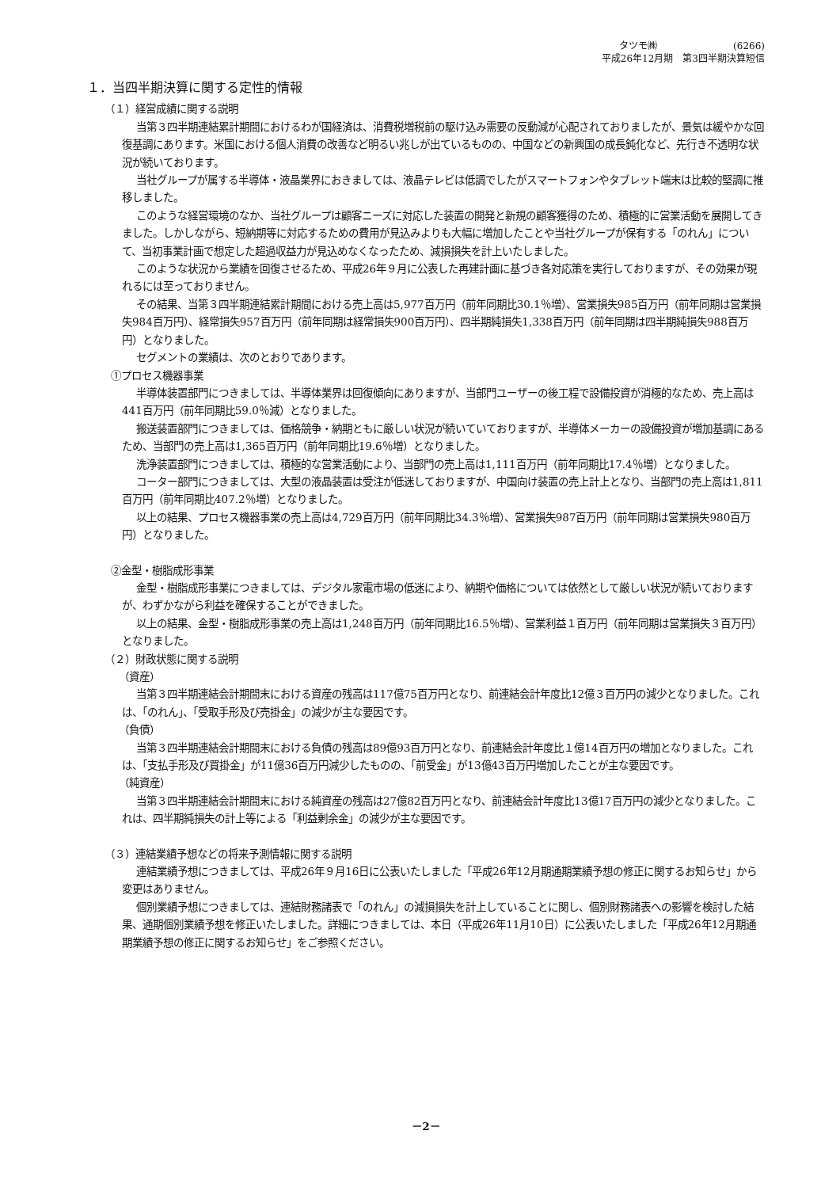タツモ㈱　　　　　　　　(6266)
平成26年12月期　第3四半期決算短信
１．当四半期決算に関する定性的情報
（１）経営成績に関する説明
当第３四半期連結累計期間におけるわが国経済は、消費税増税前の駆け込み需要の反動減が心配されておりましたが、景気は緩やかな回復基調にあります。米国における個人消費の改善など明るい兆しが出ているものの、中国などの新興国の成長鈍化など、先行き不透明な状況が続いております。
当社グループが属する半導体・液晶業界におきましては、液晶テレビは低調でしたがスマートフォンやタブレット端末は比較的堅調に推移しました。
このような経営環境のなか、当社グループは顧客ニーズに対応した装置の開発と新規の顧客獲得のため、積極的に営業活動を展開してきました。しかしながら、短納期等に対応するための費用が見込みよりも大幅に増加したことや当社グループが保有する「のれん」について、当初事業計画で想定した超過収益力が見込めなくなったため、減損損失を計上いたしました。
このような状況から業績を回復させるため、平成26年９月に公表した再建計画に基づき各対応策を実行しておりますが、その効果が現れるには至っておりません。
その結果、当第３四半期連結累計期間における売上高は5,977百万円（前年同期比30.1％増）、営業損失985百万円（前年同期は営業損失984百万円）、経常損失957百万円（前年同期は経常損失900百万円）、四半期純損失1,338百万円（前年同期は四半期純損失988百万円）となりました。
セグメントの業績は、次のとおりであります。
①プロセス機器事業
半導体装置部門につきましては、半導体業界は回復傾向にありますが、当部門ユーザーの後工程で設備投資が消極的なため、売上高は441百万円（前年同期比59.0％減）となりました。
搬送装置部門につきましては、価格競争・納期ともに厳しい状況が続いていておりますが、半導体メーカーの設備投資が増加基調にあるため、当部門の売上高は1,365百万円（前年同期比19.6％増）となりました。
洗浄装置部門につきましては、積極的な営業活動により、当部門の売上高は1,111百万円（前年同期比17.4％増）となりました。
コーター部門につきましては、大型の液晶装置は受注が低迷しておりますが、中国向け装置の売上計上となり、当部門の売上高は1,811百万円（前年同期比407.2％増）となりました。
以上の結果、プロセス機器事業の売上高は4,729百万円（前年同期比34.3％増）、営業損失987百万円（前年同期は営業損失980百万円）となりました。
②金型・樹脂成形事業
金型・樹脂成形事業につきましては、デジタル家電市場の低迷により、納期や価格については依然として厳しい状況が続いておりますが、わずかながら利益を確保することができました。
以上の結果、金型・樹脂成形事業の売上高は1,248百万円（前年同期比16.5％増）、営業利益１百万円（前年同期は営業損失３百万円）となりました。
（２）財政状態に関する説明
（資産）
当第３四半期連結会計期間末における資産の残高は117億75百万円となり、前連結会計年度比12億３百万円の減少となりました。これは、「のれん」、「受取手形及び売掛金」の減少が主な要因です。
（負債）
当第３四半期連結会計期間末における負債の残高は89億93百万円となり、前連結会計年度比１億14百万円の増加となりました。これは、「支払手形及び買掛金」が11億36百万円減少したものの、「前受金」が13億43百万円増加したことが主な要因です。
（純資産）
当第３四半期連結会計期間末における純資産の残高は27億82百万円となり、前連結会計年度比13億17百万円の減少となりました。これは、四半期純損失の計上等による「利益剰余金」の減少が主な要因です。
（３）連結業績予想などの将来予測情報に関する説明
連結業績予想につきましては、平成26年９月16日に公表いたしました「平成26年12月期通期業績予想の修正に関するお知らせ」から変更はありません。
個別業績予想につきましては、連結財務諸表で「のれん」の減損損失を計上していることに関し、個別財務諸表への影響を検討した結果、通期個別業績予想を修正いたしました。詳細につきましては、本日（平成26年11月10日）に公表いたしました「平成26年12月期通期業績予想の修正に関するお知らせ」をご参照ください。
－2－